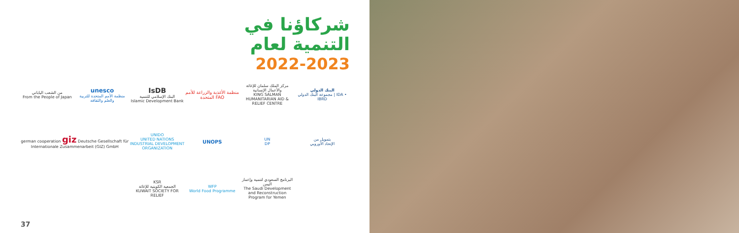شركاؤنا في
التنمية لعام
2022-2023
من الشعب الياباني
From the People of Japan
unesco
منظمة الأمم المتحدة للتربية والعلم والثقافة
IsDB
البنك الإسلامي للتنمية
Islamic Development Bank
منظمة الأغذية والزراعة للأمم المتحدة FAO
مركز الملك سلمان للإغاثة والأعمال الإنسانية
KING SALMAN HUMANITARIAN AID & RELIEF CENTRE
البنك الدولي
مجموعة البنك الدولي | IDA • IBRD
german cooperation giz Deutsche Gesellschaft für Internationale Zusammenarbeit (GIZ) GmbH
UNIDO
UNITED NATIONS
INDUSTRIAL DEVELOPMENT ORGANIZATION
UNOPS
UN
DP
بتمويل من
الإتحاد الأوروبي
KSR
الجمعية الكويتية للإغاثة
KUWAIT SOCIETY FOR RELIEF
WFP
World Food Programme
البرنامج السعودي لتنمية وإعمار اليمن
The Saudi Development and Reconstruction Program for Yemen
37